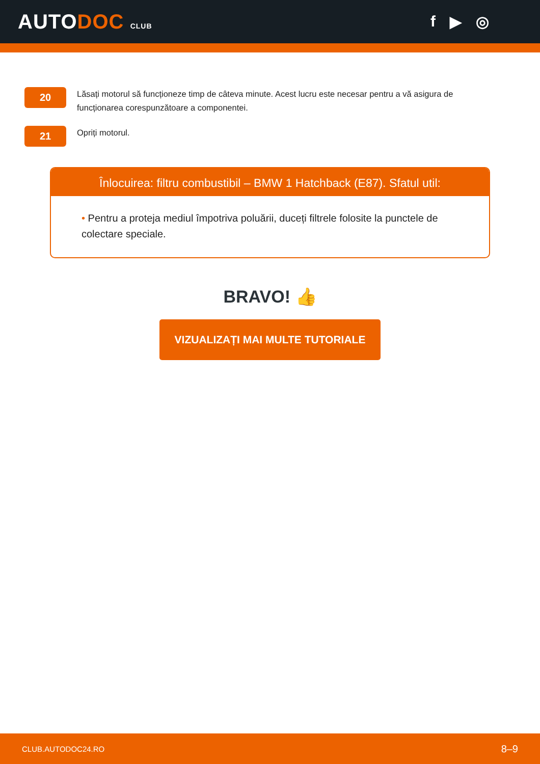AUTODOC CLUB
f ▶ ◎
20
Lăsați motorul să funcționeze timp de câteva minute. Acest lucru este necesar pentru a vă asigura de funcționarea corespunzătoare a componentei.
21
Opriți motorul.
Înlocuirea: filtru combustibil – BMW 1 Hatchback (E87). Sfatul util:
• Pentru a proteja mediul împotriva poluării, duceți filtrele folosite la punctele de colectare speciale.
BRAVO! 👍
VIZUALIZAȚI MAI MULTE TUTORIALE
CLUB.AUTODOC24.RO 8–9